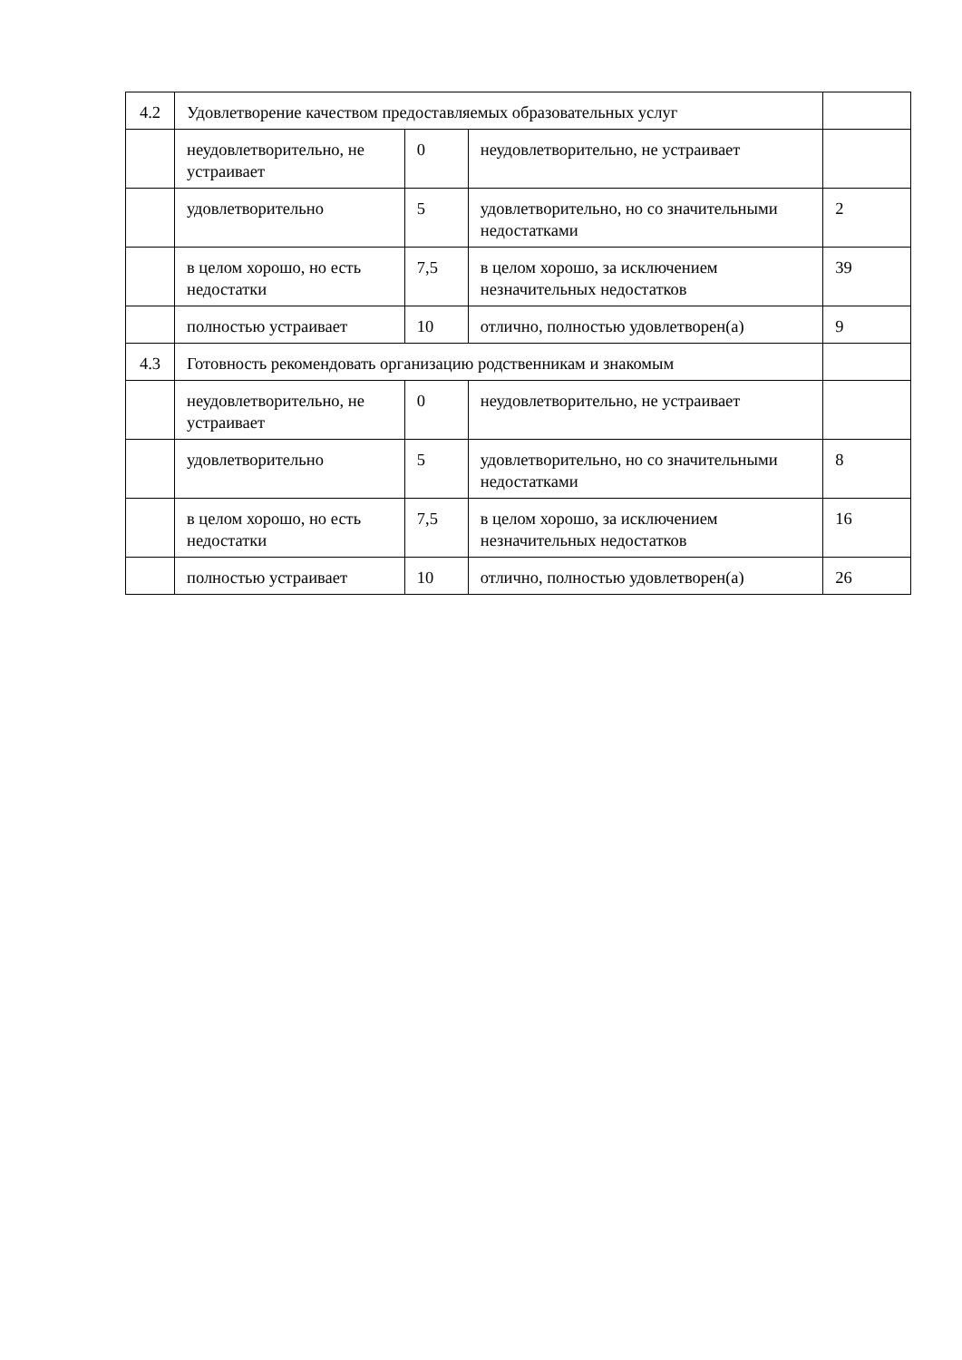| 4.2 | Удовлетворение качеством предоставляемых образовательных услуг | | | |
| | неудовлетворительно, не устраивает | 0 | неудовлетворительно, не устраивает | |
| | удовлетворительно | 5 | удовлетворительно, но со значительными недостатками | 2 |
| | в целом хорошо, но есть недостатки | 7,5 | в целом хорошо, за исключением незначительных недостатков | 39 |
| | полностью устраивает | 10 | отлично, полностью удовлетворен(а) | 9 |
| 4.3 | Готовность рекомендовать организацию родственникам и знакомым | | | |
| | неудовлетворительно, не устраивает | 0 | неудовлетворительно, не устраивает | |
| | удовлетворительно | 5 | удовлетворительно, но со значительными недостатками | 8 |
| | в целом хорошо, но есть недостатки | 7,5 | в целом хорошо, за исключением незначительных недостатков | 16 |
| | полностью устраивает | 10 | отлично, полностью удовлетворен(а) | 26 |